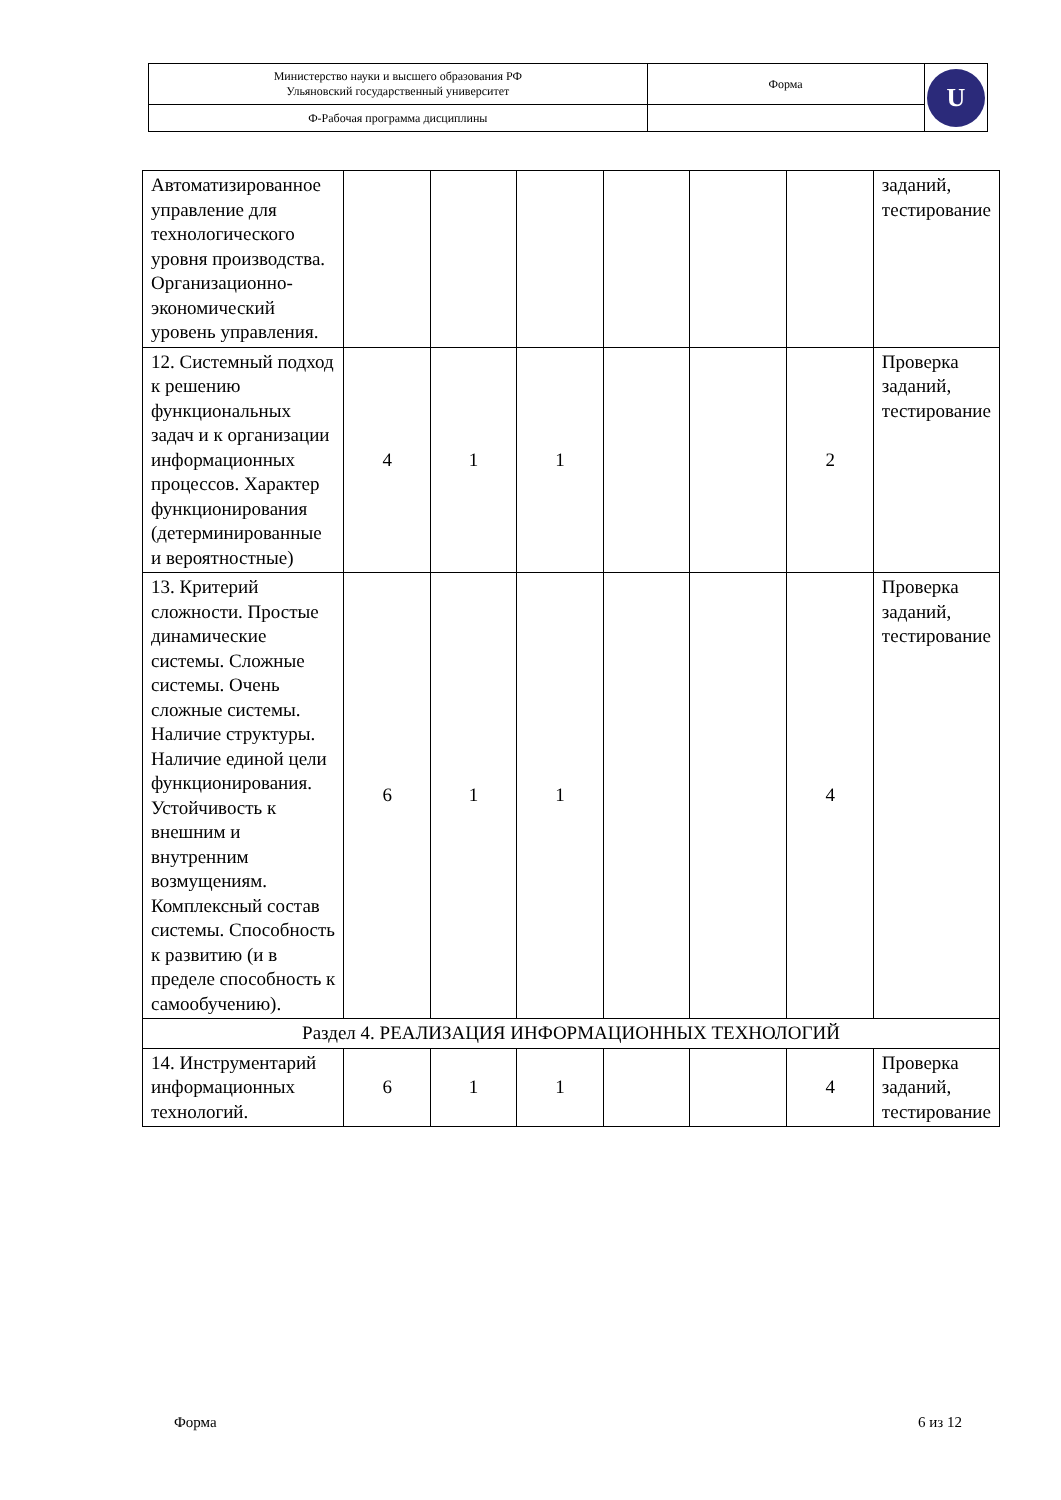| Министерство науки и высшего образования РФ Ульяновский государственный университет | Форма | U |
| Ф-Рабочая программа дисциплины | | |
| Автоматизированное управление для технологического уровня производства. Организационно-экономический уровень управления. | | | | | | | заданий, тестирование |
| 12. Системный подход к решению функциональных задач и к организации информационных процессов. Характер функционирования (детерминированные и вероятностные) | 4 | 1 | 1 | | | 2 | Проверка заданий, тестирование |
| 13. Критерий сложности. Простые динамические системы. Сложные системы. Очень сложные системы. Наличие структуры. Наличие единой цели функционирования. Устойчивость к внешним и внутренним возмущениям. Комплексный состав системы. Способность к развитию (и в пределе способность к самообучению). | 6 | 1 | 1 | | | 4 | Проверка заданий, тестирование |
| Раздел 4. РЕАЛИЗАЦИЯ ИНФОРМАЦИОННЫХ ТЕХНОЛОГИЙ | | | | | | | |
| 14. Инструментарий информационных технологий. | 6 | 1 | 1 | | | 4 | Проверка заданий, тестирование |
Форма 6 из 12